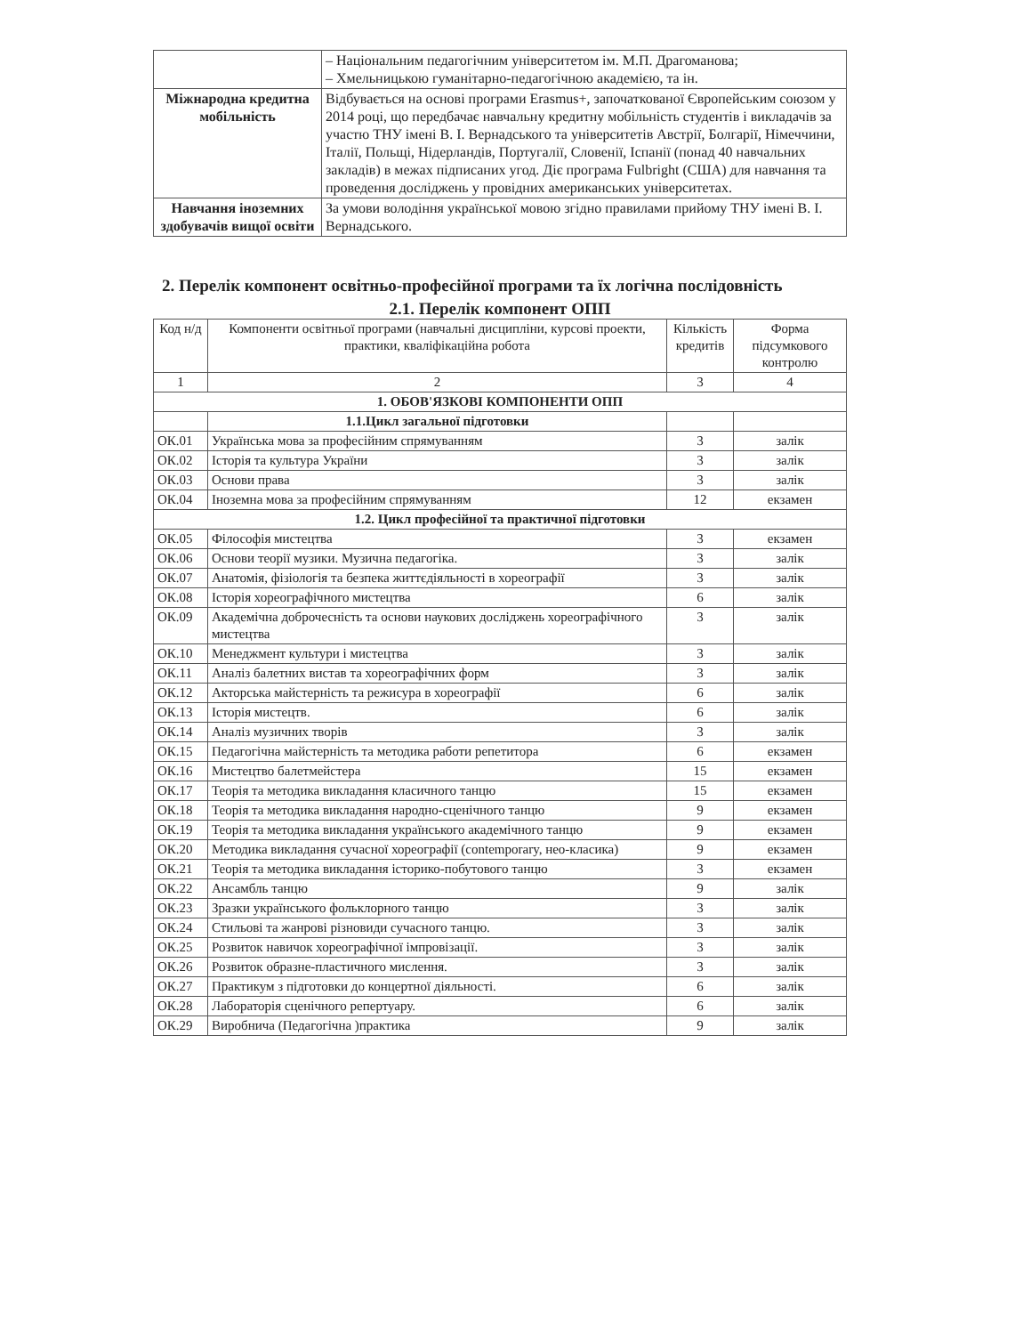| | – Національним педагогічним університетом ім. М.П. Драгоманова; – Хмельницькою гуманітарно-педагогічною академією, та ін. |
| Міжнародна кредитна мобільність | Відбувається на основі програми Erasmus+, започаткованої Європейським союзом у 2014 році, що передбачає навчальну кредитну мобільність студентів і викладачів за участю ТНУ імені В. І. Вернадського та університетів Австрії, Болгарії, Німеччини, Італії, Польщі, Нідерландів, Португалії, Словенії, Іспанії (понад 40 навчальних закладів) в межах підписаних угод. Діє програма Fulbright (США) для навчання та проведення досліджень у провідних американських університетах. |
| Навчання іноземних здобувачів вищої освіти | За умови володіння української мовою згідно правилами прийому ТНУ імені В. І. Вернадського. |
2. Перелік компонент освітньо-професійної програми та їх логічна послідовність
2.1. Перелік компонент ОПП
| Код н/д | Компоненти освітньої програми (навчальні дисципліни, курсові проекти, практики, кваліфікаційна робота | Кількість кредитів | Форма підсумкового контролю |
| --- | --- | --- | --- |
| 1 | 2 | 3 | 4 |
| 1. ОБОВ'ЯЗКОВІ КОМПОНЕНТИ ОПП | | | |
| | 1.1.Цикл загальної підготовки | | |
| ОК.01 | Українська мова за професійним спрямуванням | 3 | залік |
| ОК.02 | Історія та культура України | 3 | залік |
| ОК.03 | Основи права | 3 | залік |
| ОК.04 | Іноземна мова за професійним спрямуванням | 12 | екзамен |
| 1.2. Цикл професійної та практичної підготовки | | | |
| ОК.05 | Філософія мистецтва | 3 | екзамен |
| ОК.06 | Основи теорії музики. Музична педагогіка. | 3 | залік |
| ОК.07 | Анатомія, фізіологія та безпека життєдіяльності в хореографії | 3 | залік |
| ОК.08 | Історія хореографічного мистецтва | 6 | залік |
| ОК.09 | Академічна доброчесність та основи наукових досліджень хореографічного мистецтва | 3 | залік |
| ОК.10 | Менеджмент культури і мистецтва | 3 | залік |
| ОК.11 | Аналіз балетних вистав та хореографічних форм | 3 | залік |
| ОК.12 | Акторська майстерність та режисура в хореографії | 6 | залік |
| ОК.13 | Історія мистецтв. | 6 | залік |
| ОК.14 | Аналіз музичних творів | 3 | залік |
| ОК.15 | Педагогічна майстерність та методика работи репетитора | 6 | екзамен |
| ОК.16 | Мистецтво балетмейстера | 15 | екзамен |
| ОК.17 | Теорія та методика викладання класичного танцю | 15 | екзамен |
| ОК.18 | Теорія та методика викладання народно-сценічного танцю | 9 | екзамен |
| ОК.19 | Теорія та методика викладання українського академічного танцю | 9 | екзамен |
| ОК.20 | Методика викладання сучасної хореографії (contemporary, нео-класика) | 9 | екзамен |
| ОК.21 | Теорія та методика викладання історико-побутового танцю | 3 | екзамен |
| ОК.22 | Ансамбль танцю | 9 | залік |
| ОК.23 | Зразки українського фольклорного танцю | 3 | залік |
| ОК.24 | Стильові та жанрові різновиди сучасного танцю. | 3 | залік |
| ОК.25 | Розвиток навичок хореографічної імпровізації. | 3 | залік |
| ОК.26 | Розвиток образне-пластичного мислення. | 3 | залік |
| ОК.27 | Практикум з підготовки до концертної діяльності. | 6 | залік |
| ОК.28 | Лабораторія сценічного репертуару. | 6 | залік |
| ОК.29 | Виробнича (Педагогічна )практика | 9 | залік |